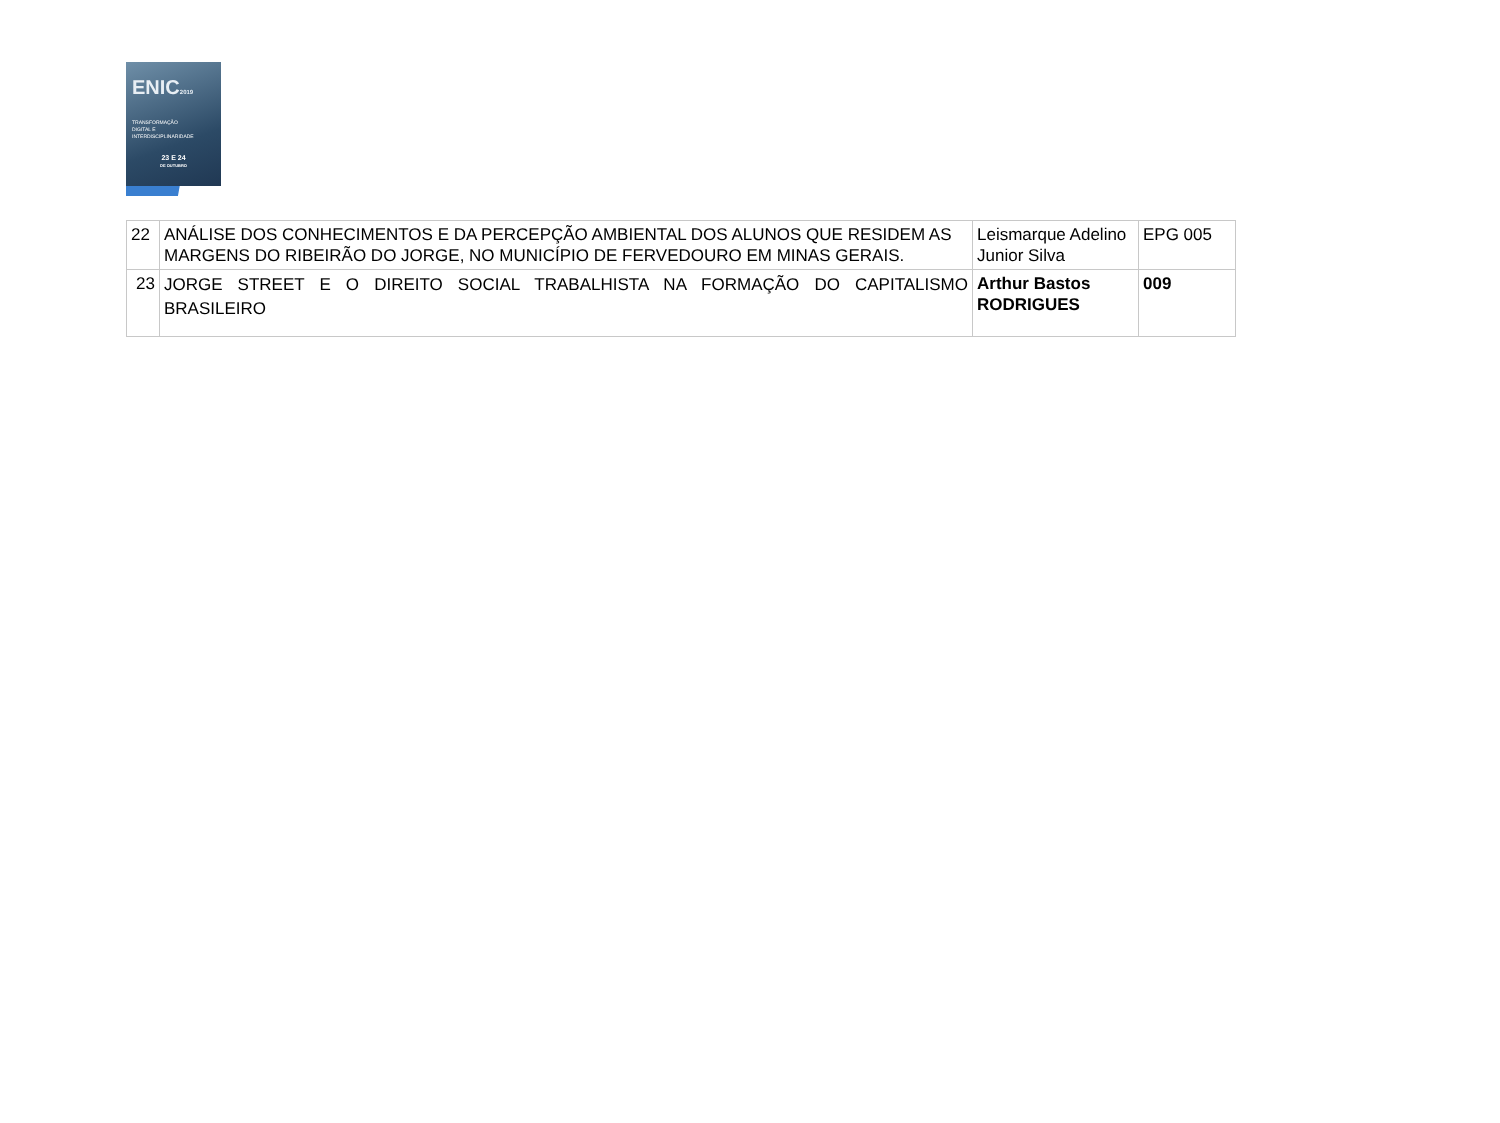ENIC2019
TRANSFORMAÇÃO
DIGITAL E
INTERDISCIPLINARIDADE
23 E 24
DE OUTUBRO
| 22 | ANÁLISE DOS CONHECIMENTOS E DA PERCEPÇÃO AMBIENTAL DOS ALUNOS QUE RESIDEM AS MARGENS DO RIBEIRÃO DO JORGE, NO MUNICÍPIO DE FERVEDOURO EM MINAS GERAIS. | Leismarque Adelino Junior Silva | EPG 005 |
| 23 | JORGE STREET E O DIREITO SOCIAL TRABALHISTA NA FORMAÇÃO DO CAPITALISMO BRASILEIRO | Arthur Bastos RODRIGUES | 009 |